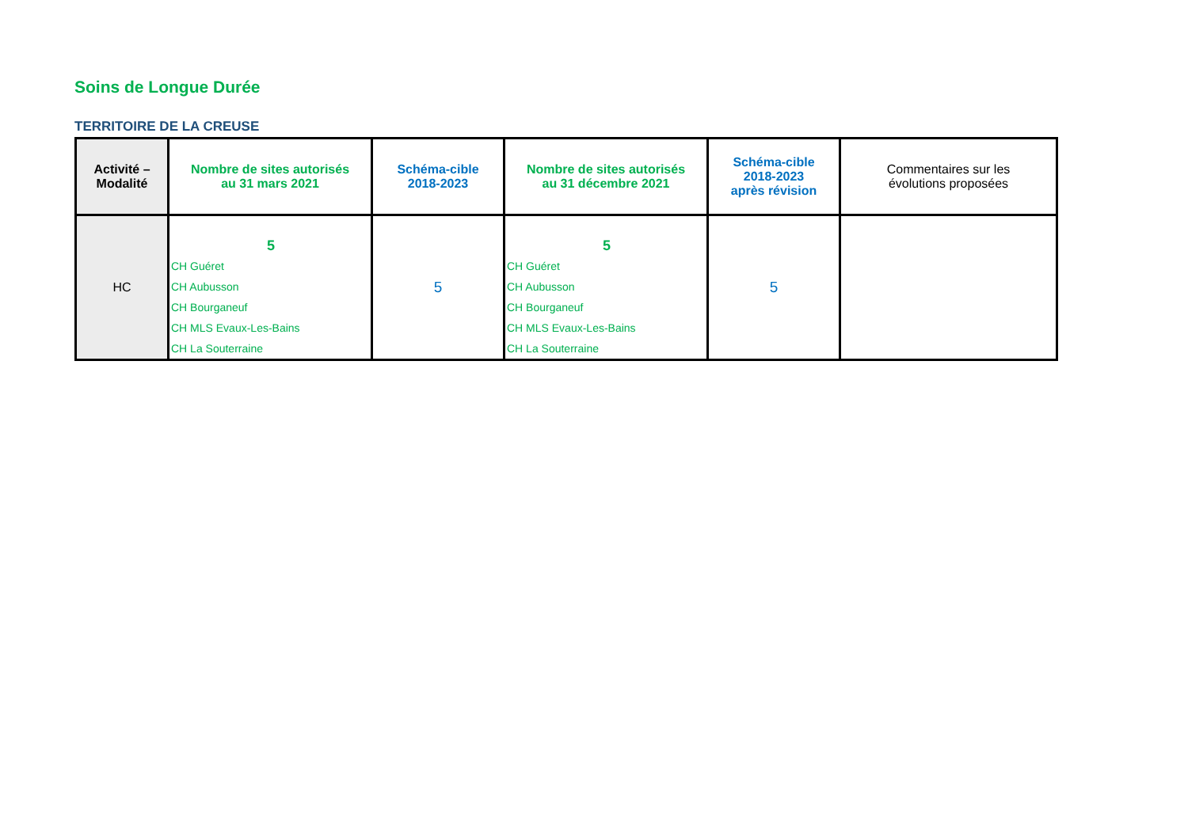Soins de Longue Durée
TERRITOIRE DE LA CREUSE
| Activité – Modalité | Nombre de sites autorisés au 31 mars 2021 | Schéma-cible 2018-2023 | Nombre de sites autorisés au 31 décembre 2021 | Schéma-cible 2018-2023 après révision | Commentaires sur les évolutions proposées |
| --- | --- | --- | --- | --- | --- |
| HC | 5 CH Guéret CH Aubusson CH Bourganeuf CH MLS Evaux-Les-Bains CH La Souterraine | 5 | 5 CH Guéret CH Aubusson CH Bourganeuf CH MLS Evaux-Les-Bains CH La Souterraine | 5 | |